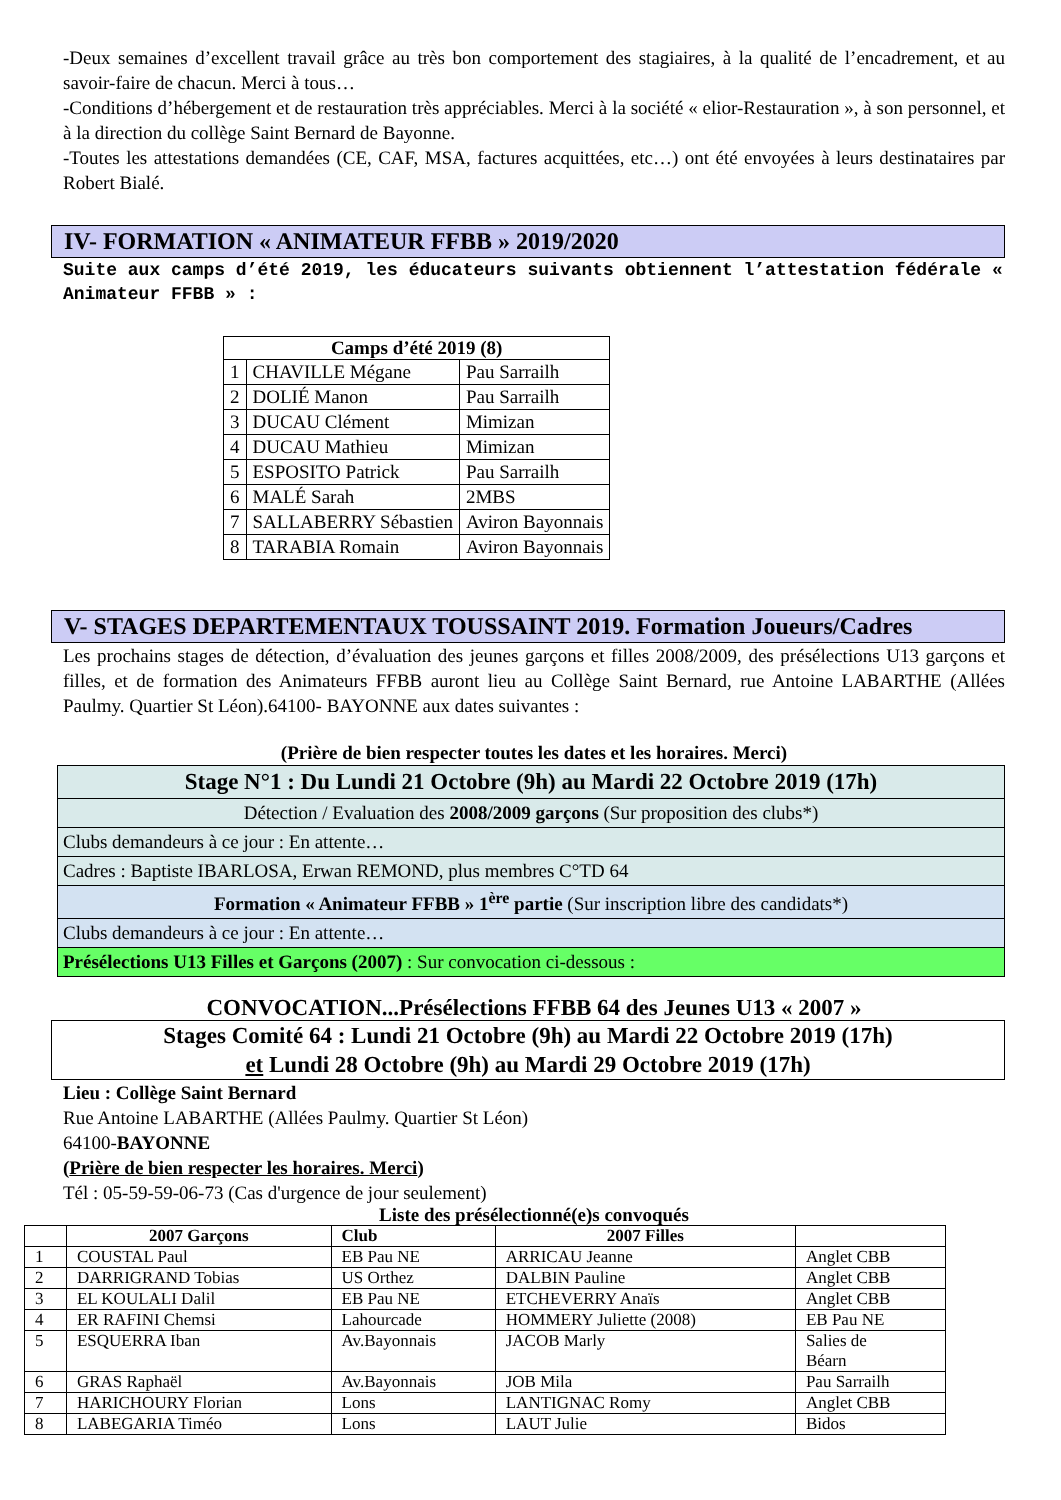-Deux semaines d’excellent travail grâce au très bon comportement des stagiaires, à la qualité de l’encadrement, et au savoir-faire de chacun. Merci à tous…
-Conditions d’hébergement et de restauration très appréciables. Merci à la société « elior-Restauration », à son personnel, et à la direction du collège Saint Bernard de Bayonne.
-Toutes les attestations demandées (CE, CAF, MSA, factures acquittées, etc…) ont été envoyées à leurs destinataires par Robert Bialé.
IV- FORMATION « ANIMATEUR FFBB » 2019/2020
Suite aux camps d’été 2019, les éducateurs suivants obtiennent l’attestation fédérale « Animateur FFBB » :
| Camps d’été 2019 (8) | | |
| --- | --- | --- |
| 1 | CHAVILLE Mégane | Pau Sarrailh |
| 2 | DOLIÉ Manon | Pau Sarrailh |
| 3 | DUCAU Clément | Mimizan |
| 4 | DUCAU Mathieu | Mimizan |
| 5 | ESPOSITO Patrick | Pau Sarrailh |
| 6 | MALÉ Sarah | 2MBS |
| 7 | SALLABERRY Sébastien | Aviron Bayonnais |
| 8 | TARABIA Romain | Aviron Bayonnais |
V- STAGES DEPARTEMENTAUX TOUSSAINT 2019. Formation Joueurs/Cadres
Les prochains stages de détection, d’évaluation des jeunes garçons et filles 2008/2009, des présélections U13 garçons et filles, et de formation des Animateurs FFBB auront lieu au Collège Saint Bernard, rue Antoine LABARTHE (Allées Paulmy. Quartier St Léon).64100- BAYONNE aux dates suivantes :
(Prière de bien respecter toutes les dates et les horaires. Merci)
| Stage N°1 : Du Lundi 21 Octobre (9h) au Mardi 22 Octobre 2019 (17h) |
| Détection / Evaluation des 2008/2009 garçons (Sur proposition des clubs*) |
| Clubs demandeurs à ce jour : En attente… |
| Cadres : Baptiste IBARLOSA, Erwan REMOND, plus membres C°TD 64 |
| Formation « Animateur FFBB » 1<sup>ère</sup> partie (Sur inscription libre des candidats*) |
| Clubs demandeurs à ce jour : En attente… |
| Présélections U13 Filles et Garçons (2007) : Sur convocation ci-dessous : |
CONVOCATION...Présélections FFBB 64 des Jeunes U13 « 2007 »
Stages Comité 64 : Lundi 21 Octobre (9h) au Mardi 22 Octobre 2019 (17h)
et Lundi 28 Octobre (9h) au Mardi 29 Octobre 2019 (17h)
Lieu : Collège Saint Bernard
Rue Antoine LABARTHE (Allées Paulmy. Quartier St Léon)
64100-BAYONNE
(Prière de bien respecter les horaires. Merci)
Tél : 05-59-59-06-73 (Cas d'urgence de jour seulement)
Liste des présélectionné(e)s convoqués
| | 2007 Garçons | Club | 2007 Filles | |
| --- | --- | --- | --- | --- |
| 1 | COUSTAL Paul | EB Pau NE | ARRICAU Jeanne | Anglet CBB |
| 2 | DARRIGRAND Tobias | US Orthez | DALBIN Pauline | Anglet CBB |
| 3 | EL KOULALI Dalil | EB Pau NE | ETCHEVERRY Anaïs | Anglet CBB |
| 4 | ER RAFINI Chemsi | Lahourcade | HOMMERY Juliette (2008) | EB Pau NE |
| 5 | ESQUERRA Iban | Av.Bayonnais | JACOB Marly | Salies de Béarn |
| 6 | GRAS Raphaël | Av.Bayonnais | JOB Mila | Pau Sarrailh |
| 7 | HARICHOURY Florian | Lons | LANTIGNAC Romy | Anglet CBB |
| 8 | LABEGARIA Timéo | Lons | LAUT Julie | Bidos |